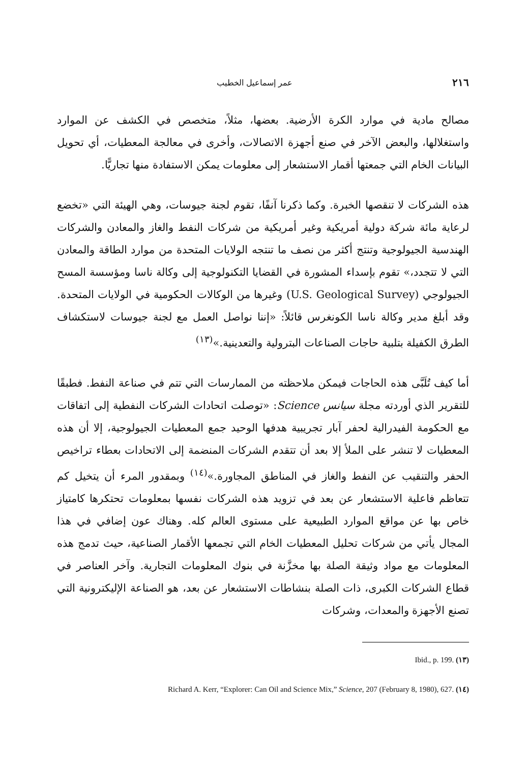٢١٦ عمر إسماعيل الخطيب
مصالح مادية في موارد الكرة الأرضية. بعضها، مثلاً، متخصص في الكشف عن الموارد واستغلالها، والبعض الآخر في صنع أجهزة الاتصالات، وأخرى في معالجة المعطيات، أي تحويل البيانات الخام التي جمعتها أقمار الاستشعار إلى معلومات يمكن الاستفادة منها تجاريًّا.
هذه الشركات لا تنقصها الخبرة. وكما ذكرنا آنفًا، تقوم لجنة جيوسات، وهي الهيئة التي «تخضع لرعاية مائة شركة دولية أمريكية وغير أمريكية من شركات النفط والغاز والمعادن والشركات الهندسية الجيولوجية وتنتج أكثر من نصف ما تنتجه الولايات المتحدة من موارد الطاقة والمعادن التي لا تتجدد،» تقوم بإسداء المشورة في القضايا التكنولوجية إلى وكالة ناسا ومؤسسة المسح الجيولوجي (U.S. Geological Survey) وغيرها من الوكالات الحكومية في الولايات المتحدة. وقد أبلغ مدير وكالة ناسا الكونغرس قائلاً: «إننا نواصل العمل مع لجنة جيوسات لاستكشاف الطرق الكفيلة بتلبية حاجات الصناعات البترولية والتعدينية.»<sup>(١٣)</sup>
أما كيف تُلَبَّى هذه الحاجات فيمكن ملاحظته من الممارسات التي تتم في صناعة النفط. فطبقًا للتقرير الذي أوردته مجلة سيانس Science: «توصلت اتحادات الشركات النفطية إلى اتفاقات مع الحكومة الفيدرالية لحفر آبار تجريبية هدفها الوحيد جمع المعطيات الجيولوجية، إلا أن هذه المعطيات لا تنشر على الملأ إلا بعد أن تتقدم الشركات المنضمة إلى الاتحادات بعطاء تراخيص الحفر والتنقيب عن النفط والغاز في المناطق المجاورة.»<sup>(١٤)</sup> وبمقدور المرء أن يتخيل كم تتعاظم فاعلية الاستشعار عن بعد في تزويد هذه الشركات نفسها بمعلومات تحتكرها كامتياز خاص بها عن مواقع الموارد الطبيعية على مستوى العالم كله. وهناك عون إضافي في هذا المجال يأتي من شركات تحليل المعطيات الخام التي تجمعها الأقمار الصناعية، حيث تدمج هذه المعلومات مع مواد وثيقة الصلة بها مخزَّنة في بنوك المعلومات التجارية. وآخر العناصر في قطاع الشركات الكبرى، ذات الصلة بنشاطات الاستشعار عن بعد، هو الصناعة الإليكترونية التي تصنع الأجهزة والمعدات، وشركات
Ibid., p. 199. (١٣)
Richard A. Kerr, “Explorer: Can Oil and Science Mix,” Science, 207 (February 8, 1980), 627. (١٤)